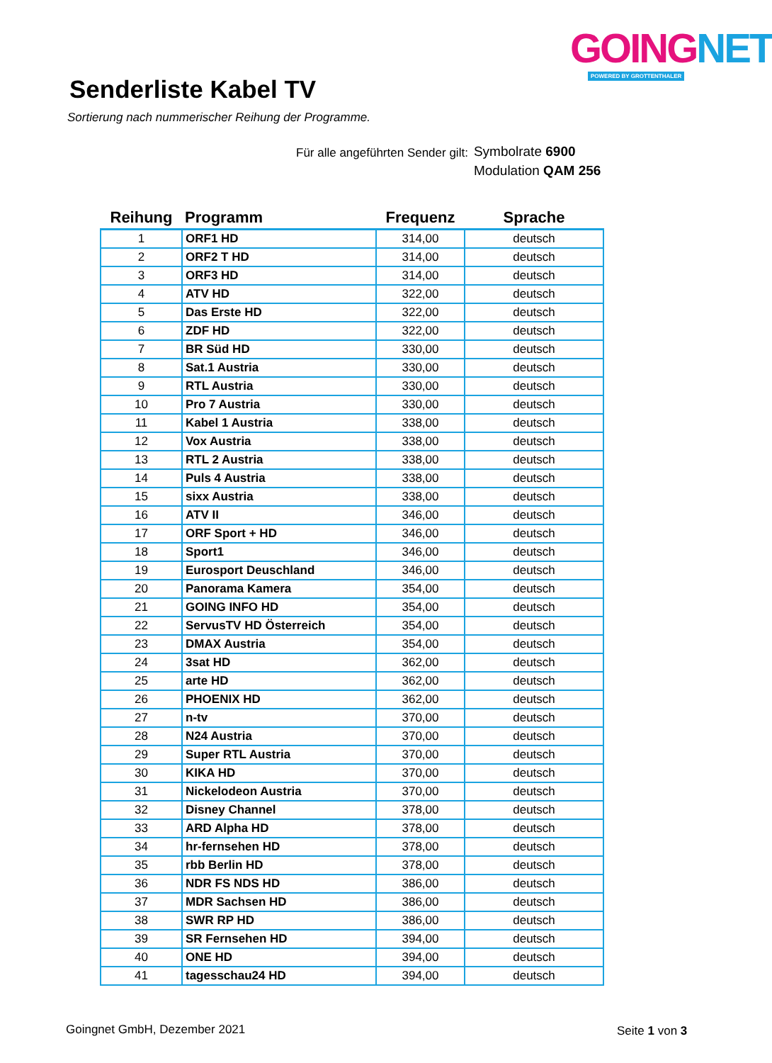GOING NET
POWERED BY GROTTENTHALER
Senderliste Kabel TV
Sortierung nach nummerischer Reihung der Programme.
Für alle angeführten Sender gilt:
Symbolrate 6900
Modulation QAM 256
| Reihung | Programm | Frequenz | Sprache |
| --- | --- | --- | --- |
| 1 | ORF1 HD | 314,00 | deutsch |
| 2 | ORF2 T HD | 314,00 | deutsch |
| 3 | ORF3 HD | 314,00 | deutsch |
| 4 | ATV HD | 322,00 | deutsch |
| 5 | Das Erste HD | 322,00 | deutsch |
| 6 | ZDF HD | 322,00 | deutsch |
| 7 | BR Süd HD | 330,00 | deutsch |
| 8 | Sat.1 Austria | 330,00 | deutsch |
| 9 | RTL Austria | 330,00 | deutsch |
| 10 | Pro 7 Austria | 330,00 | deutsch |
| 11 | Kabel 1 Austria | 338,00 | deutsch |
| 12 | Vox Austria | 338,00 | deutsch |
| 13 | RTL 2 Austria | 338,00 | deutsch |
| 14 | Puls 4 Austria | 338,00 | deutsch |
| 15 | sixx Austria | 338,00 | deutsch |
| 16 | ATV II | 346,00 | deutsch |
| 17 | ORF Sport + HD | 346,00 | deutsch |
| 18 | Sport1 | 346,00 | deutsch |
| 19 | Eurosport Deuschland | 346,00 | deutsch |
| 20 | Panorama Kamera | 354,00 | deutsch |
| 21 | GOING INFO HD | 354,00 | deutsch |
| 22 | ServusTV HD Österreich | 354,00 | deutsch |
| 23 | DMAX Austria | 354,00 | deutsch |
| 24 | 3sat HD | 362,00 | deutsch |
| 25 | arte HD | 362,00 | deutsch |
| 26 | PHOENIX HD | 362,00 | deutsch |
| 27 | n-tv | 370,00 | deutsch |
| 28 | N24 Austria | 370,00 | deutsch |
| 29 | Super RTL Austria | 370,00 | deutsch |
| 30 | KIKA HD | 370,00 | deutsch |
| 31 | Nickelodeon Austria | 370,00 | deutsch |
| 32 | Disney Channel | 378,00 | deutsch |
| 33 | ARD Alpha HD | 378,00 | deutsch |
| 34 | hr-fernsehen HD | 378,00 | deutsch |
| 35 | rbb Berlin HD | 378,00 | deutsch |
| 36 | NDR FS NDS HD | 386,00 | deutsch |
| 37 | MDR Sachsen HD | 386,00 | deutsch |
| 38 | SWR RP HD | 386,00 | deutsch |
| 39 | SR Fernsehen HD | 394,00 | deutsch |
| 40 | ONE HD | 394,00 | deutsch |
| 41 | tagesschau24 HD | 394,00 | deutsch |
Goingnet GmbH, Dezember 2021 Seite 1 von 3